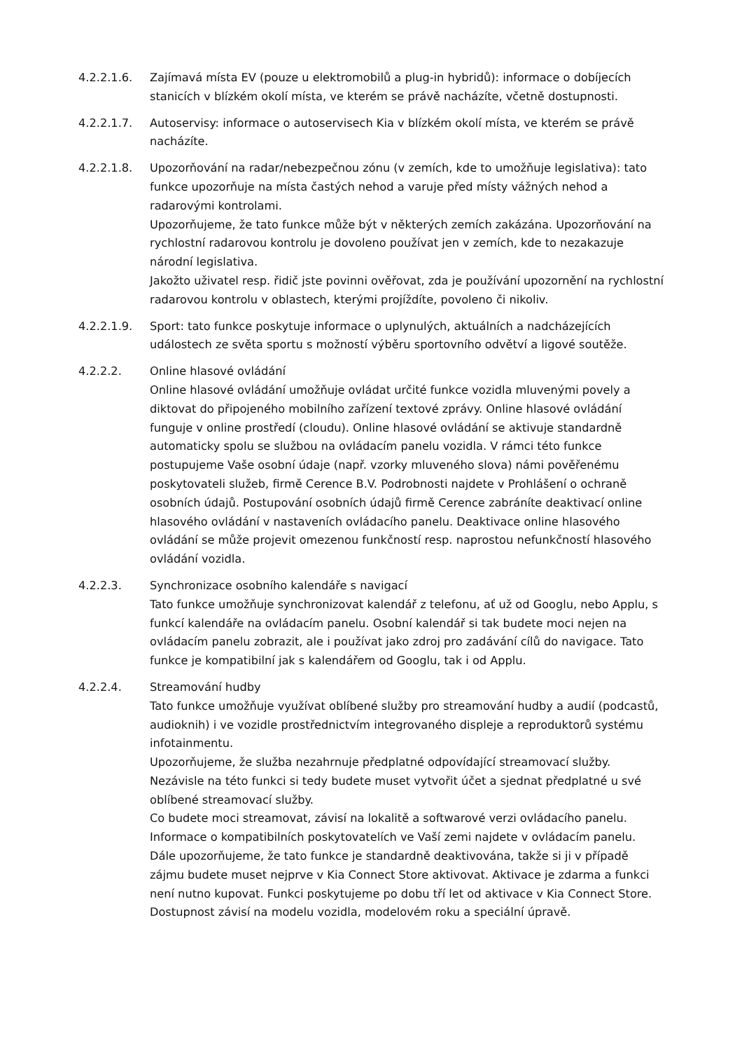4.2.2.1.6. Zajímavá místa EV (pouze u elektromobilů a plug-in hybridů): informace o dobíjecích stanicích v blízkém okolí místa, ve kterém se právě nacházíte, včetně dostupnosti.
4.2.2.1.7. Autoservisy: informace o autoservisech Kia v blízkém okolí místa, ve kterém se právě nacházíte.
4.2.2.1.8. Upozorňování na radar/nebezpečnou zónu (v zemích, kde to umožňuje legislativa): tato funkce upozorňuje na místa častých nehod a varuje před místy vážných nehod a radarovými kontrolami.
Upozorňujeme, že tato funkce může být v některých zemích zakázána. Upozorňování na rychlostní radarovou kontrolu je dovoleno používat jen v zemích, kde to nezakazuje národní legislativa.
Jakožto uživatel resp. řidič jste povinni ověřovat, zda je používání upozornění na rychlostní radarovou kontrolu v oblastech, kterými projíždíte, povoleno či nikoliv.
4.2.2.1.9. Sport: tato funkce poskytuje informace o uplynulých, aktuálních a nadcházejících událostech ze světa sportu s možností výběru sportovního odvětví a ligové soutěže.
4.2.2.2. Online hlasové ovládání
Online hlasové ovládání umožňuje ovládat určité funkce vozidla mluvenými povely a diktovat do připojeného mobilního zařízení textové zprávy. Online hlasové ovládání funguje v online prostředí (cloudu). Online hlasové ovládání se aktivuje standardně automaticky spolu se službou na ovládacím panelu vozidla. V rámci této funkce postupujeme Vaše osobní údaje (např. vzorky mluveného slova) námi pověřenému poskytovateli služeb, firmě Cerence B.V. Podrobnosti najdete v Prohlášení o ochraně osobních údajů. Postupování osobních údajů firmě Cerence zabráníte deaktivací online hlasového ovládání v nastaveních ovládacího panelu. Deaktivace online hlasového ovládání se může projevit omezenou funkčností resp. naprostou nefunkčností hlasového ovládání vozidla.
4.2.2.3. Synchronizace osobního kalendáře s navigací
Tato funkce umožňuje synchronizovat kalendář z telefonu, ať už od Googlu, nebo Applu, s funkcí kalendáře na ovládacím panelu. Osobní kalendář si tak budete moci nejen na ovládacím panelu zobrazit, ale i používat jako zdroj pro zadávání cílů do navigace. Tato funkce je kompatibilní jak s kalendářem od Googlu, tak i od Applu.
4.2.2.4. Streamování hudby
Tato funkce umožňuje využívat oblíbené služby pro streamování hudby a audií (podcastů, audioknih) i ve vozidle prostřednictvím integrovaného displeje a reproduktorů systému infotainmentu.
Upozorňujeme, že služba nezahrnuje předplatné odpovídající streamovací služby. Nezávisle na této funkci si tedy budete muset vytvořit účet a sjednat předplatné u své oblíbené streamovací služby.
Co budete moci streamovat, závisí na lokalitě a softwarové verzi ovládacího panelu. Informace o kompatibilních poskytovatelích ve Vaší zemi najdete v ovládacím panelu.
Dále upozorňujeme, že tato funkce je standardně deaktivována, takže si ji v případě zájmu budete muset nejprve v Kia Connect Store aktivovat. Aktivace je zdarma a funkci není nutno kupovat. Funkci poskytujeme po dobu tří let od aktivace v Kia Connect Store. Dostupnost závisí na modelu vozidla, modelovém roku a speciální úpravě.